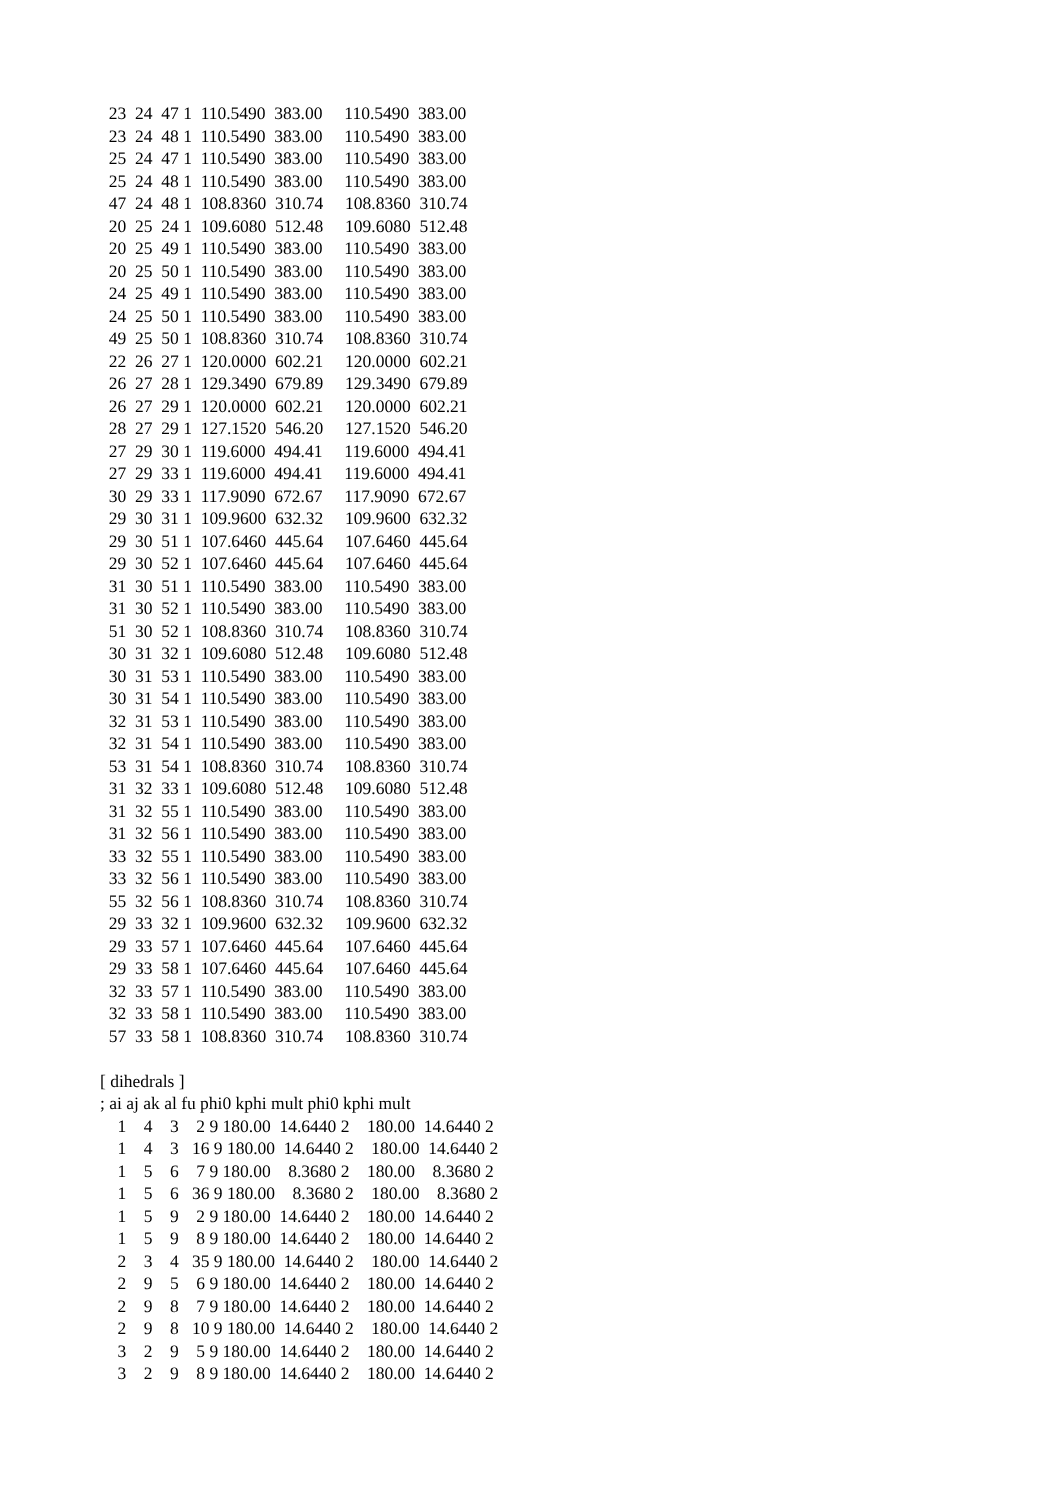23  24  47 1  110.5490  383.00     110.5490  383.00
  23  24  48 1  110.5490  383.00     110.5490  383.00
  25  24  47 1  110.5490  383.00     110.5490  383.00
  25  24  48 1  110.5490  383.00     110.5490  383.00
  47  24  48 1  108.8360  310.74     108.8360  310.74
  20  25  24 1  109.6080  512.48     109.6080  512.48
  20  25  49 1  110.5490  383.00     110.5490  383.00
  20  25  50 1  110.5490  383.00     110.5490  383.00
  24  25  49 1  110.5490  383.00     110.5490  383.00
  24  25  50 1  110.5490  383.00     110.5490  383.00
  49  25  50 1  108.8360  310.74     108.8360  310.74
  22  26  27 1  120.0000  602.21     120.0000  602.21
  26  27  28 1  129.3490  679.89     129.3490  679.89
  26  27  29 1  120.0000  602.21     120.0000  602.21
  28  27  29 1  127.1520  546.20     127.1520  546.20
  27  29  30 1  119.6000  494.41     119.6000  494.41
  27  29  33 1  119.6000  494.41     119.6000  494.41
  30  29  33 1  117.9090  672.67     117.9090  672.67
  29  30  31 1  109.9600  632.32     109.9600  632.32
  29  30  51 1  107.6460  445.64     107.6460  445.64
  29  30  52 1  107.6460  445.64     107.6460  445.64
  31  30  51 1  110.5490  383.00     110.5490  383.00
  31  30  52 1  110.5490  383.00     110.5490  383.00
  51  30  52 1  108.8360  310.74     108.8360  310.74
  30  31  32 1  109.6080  512.48     109.6080  512.48
  30  31  53 1  110.5490  383.00     110.5490  383.00
  30  31  54 1  110.5490  383.00     110.5490  383.00
  32  31  53 1  110.5490  383.00     110.5490  383.00
  32  31  54 1  110.5490  383.00     110.5490  383.00
  53  31  54 1  108.8360  310.74     108.8360  310.74
  31  32  33 1  109.6080  512.48     109.6080  512.48
  31  32  55 1  110.5490  383.00     110.5490  383.00
  31  32  56 1  110.5490  383.00     110.5490  383.00
  33  32  55 1  110.5490  383.00     110.5490  383.00
  33  32  56 1  110.5490  383.00     110.5490  383.00
  55  32  56 1  108.8360  310.74     108.8360  310.74
  29  33  32 1  109.9600  632.32     109.9600  632.32
  29  33  57 1  107.6460  445.64     107.6460  445.64
  29  33  58 1  107.6460  445.64     107.6460  445.64
  32  33  57 1  110.5490  383.00     110.5490  383.00
  32  33  58 1  110.5490  383.00     110.5490  383.00
  57  33  58 1  108.8360  310.74     108.8360  310.74

[ dihedrals ]
; ai aj ak al fu phi0 kphi mult phi0 kphi mult
    1    4    3    2 9 180.00  14.6440 2    180.00  14.6440 2
    1    4    3   16 9 180.00  14.6440 2    180.00  14.6440 2
    1    5    6    7 9 180.00    8.3680 2    180.00    8.3680 2
    1    5    6   36 9 180.00    8.3680 2    180.00    8.3680 2
    1    5    9    2 9 180.00  14.6440 2    180.00  14.6440 2
    1    5    9    8 9 180.00  14.6440 2    180.00  14.6440 2
    2    3    4   35 9 180.00  14.6440 2    180.00  14.6440 2
    2    9    5    6 9 180.00  14.6440 2    180.00  14.6440 2
    2    9    8    7 9 180.00  14.6440 2    180.00  14.6440 2
    2    9    8   10 9 180.00  14.6440 2    180.00  14.6440 2
    3    2    9    5 9 180.00  14.6440 2    180.00  14.6440 2
    3    2    9    8 9 180.00  14.6440 2    180.00  14.6440 2